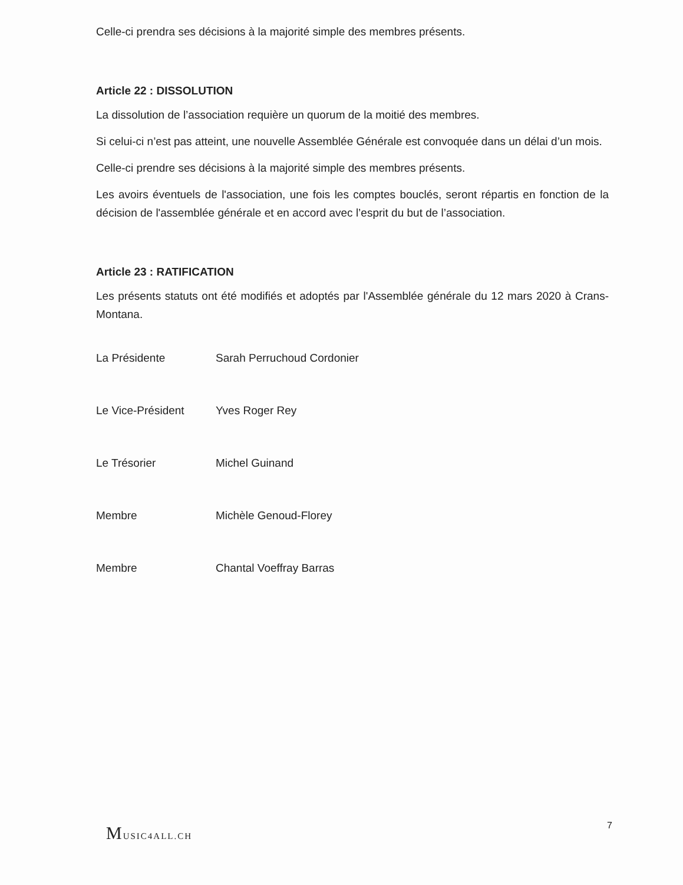Celle-ci prendra ses décisions à la majorité simple des membres présents.
Article 22 : DISSOLUTION
La dissolution de l’association requière un quorum de la moitié des membres.
Si celui-ci n’est pas atteint, une nouvelle Assemblée Générale est convoquée dans un délai d’un mois.
Celle-ci prendre ses décisions à la majorité simple des membres présents.
Les avoirs éventuels de l'association, une fois les comptes bouclés, seront répartis en fonction de la décision de l'assemblée générale et en accord avec l’esprit du but de l’association.
Article 23 : RATIFICATION
Les présents statuts ont été modifiés et adoptés par l'Assemblée générale du 12 mars 2020 à Crans-Montana.
La Présidente Sarah Perruchoud Cordonier
Le Vice-Président Yves Roger Rey
Le Trésorier Michel Guinand
Membre Michèle Genoud-Florey
Membre Chantal Voeffray Barras
MUSIC4ALL.CH 7